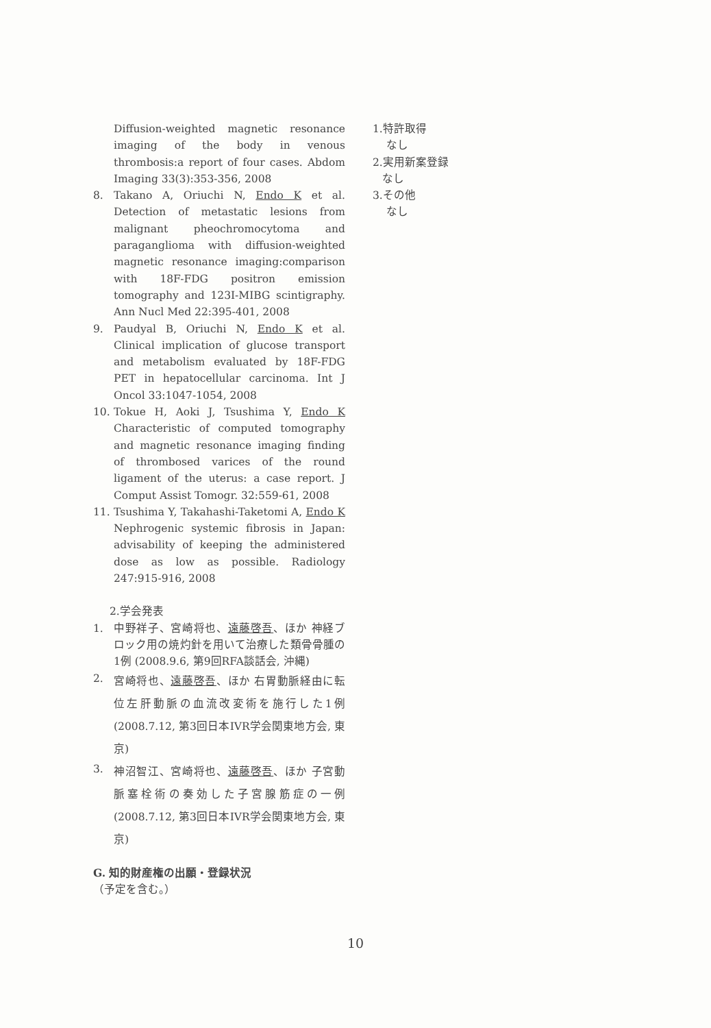Diffusion-weighted magnetic resonance imaging of the body in venous thrombosis:a report of four cases. Abdom Imaging 33(3):353-356, 2008
8. Takano A, Oriuchi N, Endo K et al. Detection of metastatic lesions from malignant pheochromocytoma and paraganglioma with diffusion-weighted magnetic resonance imaging:comparison with 18F-FDG positron emission tomography and 123I-MIBG scintigraphy. Ann Nucl Med 22:395-401, 2008
9. Paudyal B, Oriuchi N, Endo K et al. Clinical implication of glucose transport and metabolism evaluated by 18F-FDG PET in hepatocellular carcinoma. Int J Oncol 33:1047-1054, 2008
10. Tokue H, Aoki J, Tsushima Y, Endo K Characteristic of computed tomography and magnetic resonance imaging finding of thrombosed varices of the round ligament of the uterus: a case report. J Comput Assist Tomogr. 32:559-61, 2008
11. Tsushima Y, Takahashi-Taketomi A, Endo K Nephrogenic systemic fibrosis in Japan: advisability of keeping the administered dose as low as possible. Radiology 247:915-916, 2008
2.学会発表
1. 中野祥子、宮崎将也、遠藤啓吾、ほか 神経ブロック用の焼灼針を用いて治療した類骨骨腫の1例 (2008.9.6, 第9回RFA談話会, 沖縄)
2. 宮崎将也、遠藤啓吾、ほか 右胃動脈経由に転位左肝動脈の血流改変術を施行した1例 (2008.7.12, 第3回日本IVR学会関東地方会, 東京)
3. 神沼智江、宮崎将也、遠藤啓吾、ほか 子宮動脈塞栓術の奏効した子宮腺筋症の一例 (2008.7.12, 第3回日本IVR学会関東地方会, 東京)
G. 知的財産権の出願・登録状況
（予定を含む。）
1.特許取得
なし
2.実用新案登録
なし
3.その他
なし
10